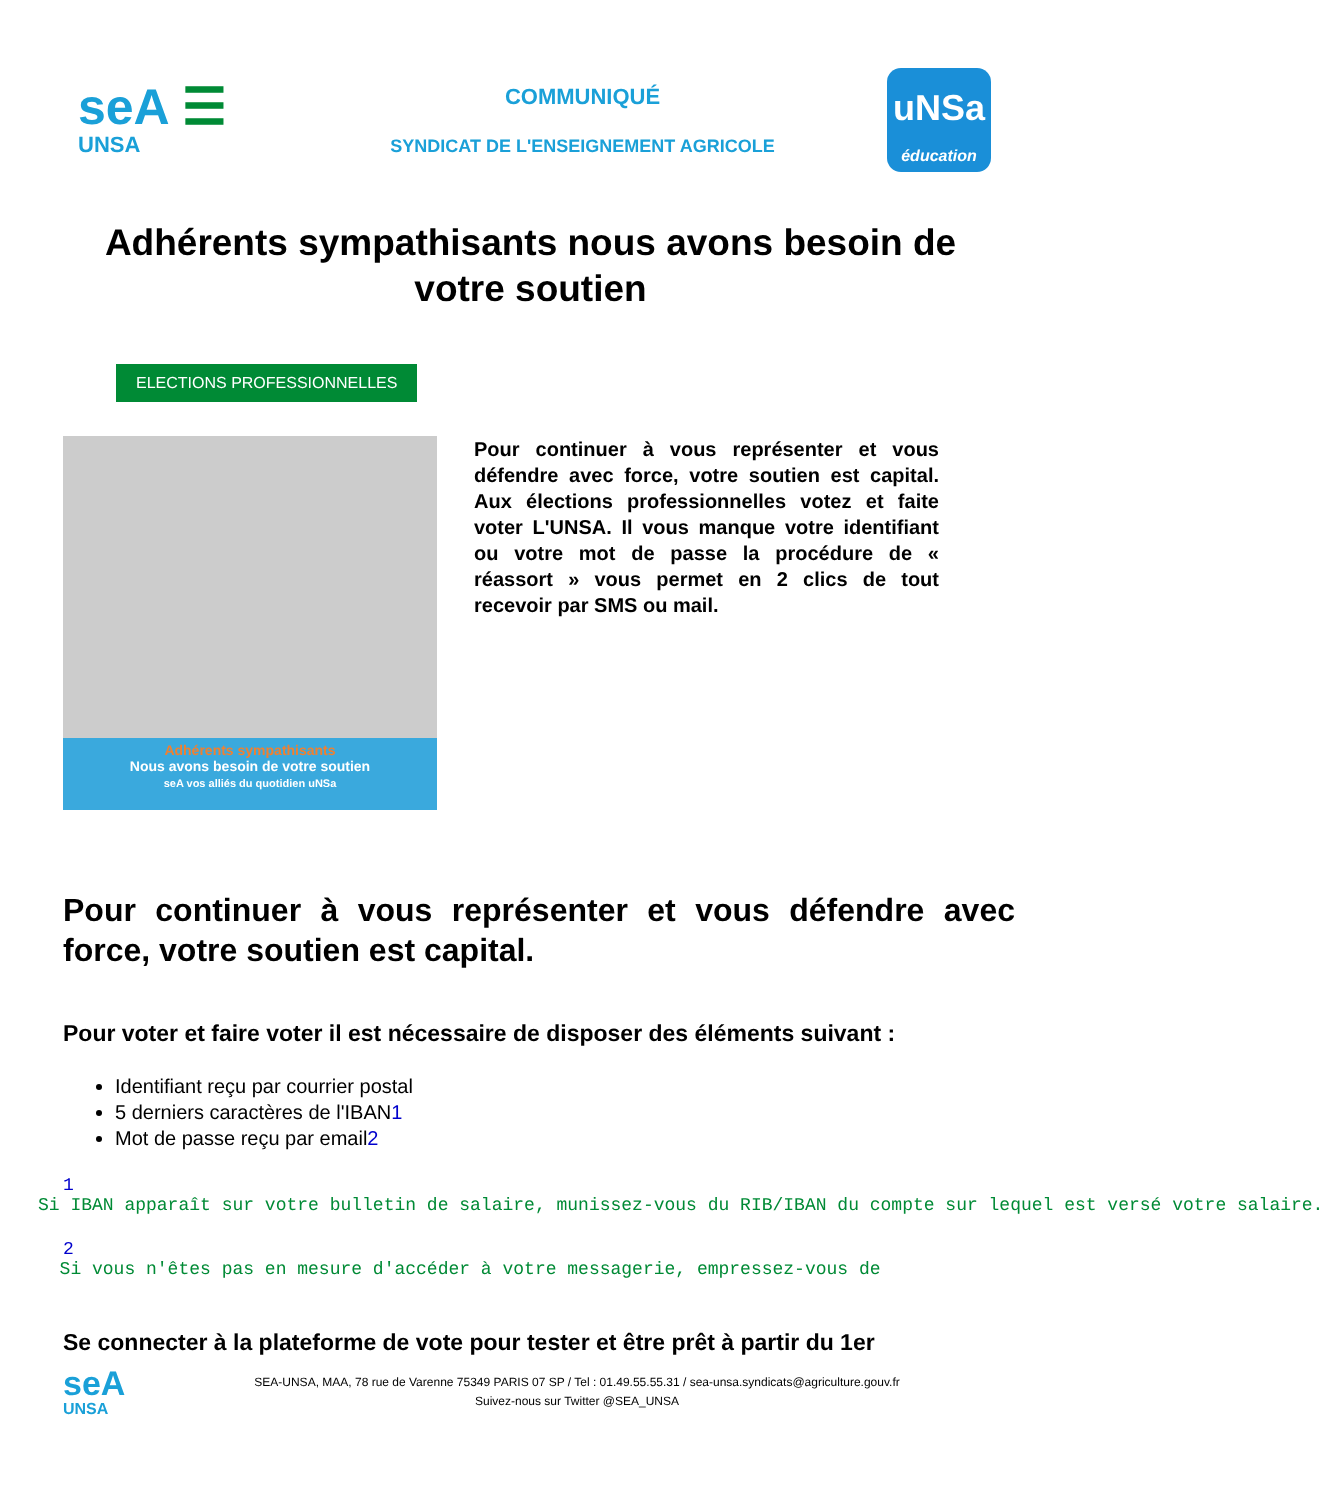seA ☰
UNSA
COMMUNIQUÉ
SYNDICAT DE L'ENSEIGNEMENT AGRICOLE
uNSa
éducation
Adhérents sympathisants nous avons besoin de votre soutien
ELECTIONS PROFESSIONNELLES
Adhérents sympathisants
Nous avons besoin de votre soutien
seA vos alliés du quotidien uNSa
Pour continuer à vous représenter et vous défendre avec force, votre soutien est capital. Aux élections professionnelles votez et faite voter L'UNSA. Il vous manque votre identifiant ou votre mot de passe la procédure de « réassort » vous permet en 2 clics de tout recevoir par SMS ou mail.
Pour continuer à vous représenter et vous défendre avec force, votre soutien est capital.
Pour voter et faire voter il est nécessaire de disposer des éléments suivant :
Identifiant reçu par courrier postal
5 derniers caractères de l'IBAN1
Mot de passe reçu par email2
1
Si IBAN apparaît sur votre bulletin de salaire, munissez-vous du RIB/IBAN du compte sur lequel est versé votre salaire.
2
Si vous n'êtes pas en mesure d'accéder à votre messagerie, empressez-vous de
Se connecter à la plateforme de vote pour tester et être prêt à partir du 1er
seA
UNSA
SEA-UNSA, MAA, 78 rue de Varenne 75349 PARIS 07 SP / Tel : 01.49.55.55.31 / sea-unsa.syndicats@agriculture.gouv.fr
Suivez-nous sur Twitter @SEA_UNSA